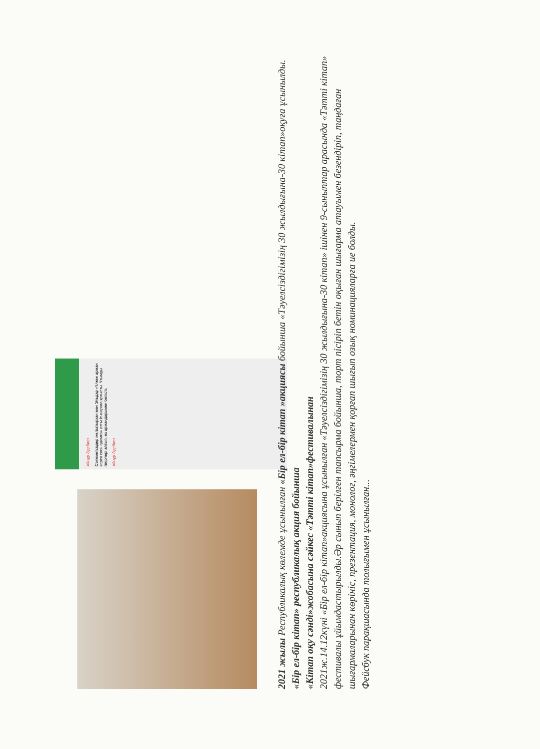Айнұр Әдебиет
Сәлеметсіздер ме,Батырхан мен Эльдар «Үлкен арман керек екен адамға» атты іс-шараға қатысты. Ұтымды пікірлері айтып, өз армандарымен бөлісті.
Айнұр Әдебиет
2021 жылы Республикалық көлемде ұсынылған «Бір ел-бір кітап »акциясы бойынша «Тәуелсіздігімізің 30 жылдығына-30 кітап»оқуға ұсынылды.
«Бір ел-бір кітап» республикалық акция бойынша
«Кітап оқу сәнді»жобасына сәйкес «Тәтті кітап»фестивалынан
2021ж.14.12күні «Бір ел-бір кітап»акциясына ұсынылған «Тәуелсіздігімізің 30 жылдығына-30 кітап» ішінен 9-сыныптар арасында «Тәтті кітап» фестивалы ұйымдастырылды.Әр сынып берілген тапсырма бойынша, торт пісіріп бетін оқыған шығарма атауымен безендіріп, таңдаған шығармаларынан көрініс, презентация, монолог, әңгімелермен қорғап шығып озық номинацияларға ие болды.
Фейсбук парақшасында толығымен ұсынылған...